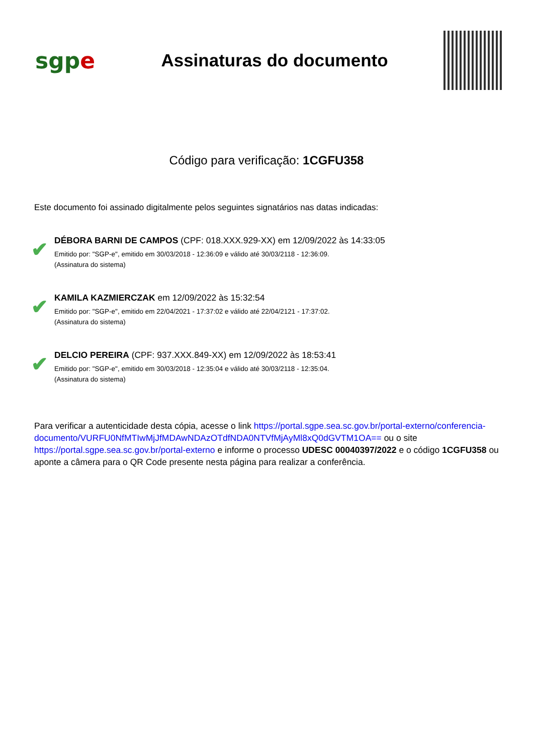sgp e
Assinaturas do documento
Código para verificação: 1CGFU358
Este documento foi assinado digitalmente pelos seguintes signatários nas datas indicadas:
✔
DÉBORA BARNI DE CAMPOS (CPF: 018.XXX.929-XX) em 12/09/2022 às 14:33:05
Emitido por: "SGP-e", emitido em 30/03/2018 - 12:36:09 e válido até 30/03/2118 - 12:36:09.
(Assinatura do sistema)
✔
KAMILA KAZMIERCZAK em 12/09/2022 às 15:32:54
Emitido por: "SGP-e", emitido em 22/04/2021 - 17:37:02 e válido até 22/04/2121 - 17:37:02.
(Assinatura do sistema)
✔
DELCIO PEREIRA (CPF: 937.XXX.849-XX) em 12/09/2022 às 18:53:41
Emitido por: "SGP-e", emitido em 30/03/2018 - 12:35:04 e válido até 30/03/2118 - 12:35:04.
(Assinatura do sistema)
Para verificar a autenticidade desta cópia, acesse o link https://portal.sgpe.sea.sc.gov.br/portal-externo/conferencia-documento/VURFU0NfMTIwMjJfMDAwNDAzOTdfNDA0NTVfMjAyMl8xQ0dGVTM1OA== ou o site https://portal.sgpe.sea.sc.gov.br/portal-externo e informe o processo UDESC 00040397/2022 e o código 1CGFU358 ou aponte a câmera para o QR Code presente nesta página para realizar a conferência.